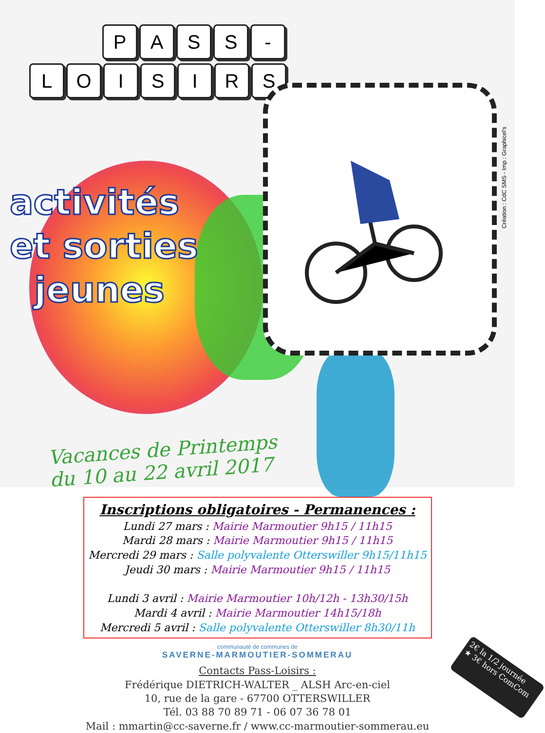P A S S -
L O I S I R S
activités
et sorties
jeunes
Vacances de Printemps
du 10 au 22 avril 2017
Création : CdC SMS - Imp : Graphicel's
Inscriptions obligatoires - Permanences :
Lundi 27 mars : Mairie Marmoutier 9h15 / 11h15
Mardi 28 mars : Mairie Marmoutier 9h15 / 11h15
Mercredi 29 mars : Salle polyvalente Otterswiller 9h15/11h15
Jeudi 30 mars : Mairie Marmoutier 9h15 / 11h15
Lundi 3 avril : Mairie Marmoutier 10h/12h - 13h30/15h
Mardi 4 avril : Mairie Marmoutier 14h15/18h
Mercredi 5 avril : Salle polyvalente Otterswiller 8h30/11h
communauté de communes de
SAVERNE-MARMOUTIER-SOMMERAU
Contacts Pass-Loisirs :
Frédérique DIETRICH-WALTER _ ALSH Arc-en-ciel
10, rue de la gare - 67700 OTTERSWILLER
Tél. 03 88 70 89 71 - 06 07 36 78 01
Mail : mmartin@cc-saverne.fr / www.cc-marmoutier-sommerau.eu
2€ la 1/2 journée
★ 3€ hors ComCom